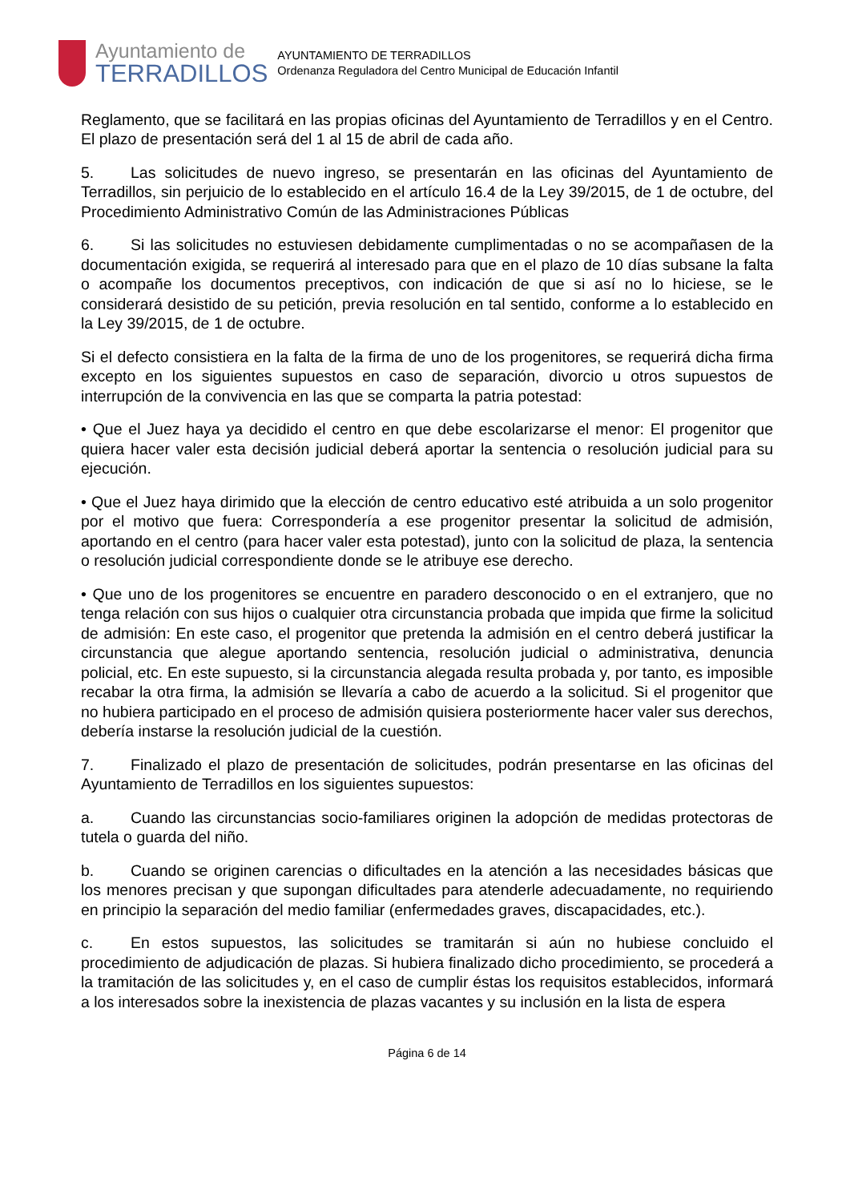Ayuntamiento de
TERRADILLOS
AYUNTAMIENTO DE TERRADILLOS
Ordenanza Reguladora del Centro Municipal de Educación Infantil
Reglamento, que se facilitará en las propias oficinas del Ayuntamiento de Terradillos y en el Centro. El plazo de presentación será del 1 al 15 de abril de cada año.
5. Las solicitudes de nuevo ingreso, se presentarán en las oficinas del Ayuntamiento de Terradillos, sin perjuicio de lo establecido en el artículo 16.4 de la Ley 39/2015, de 1 de octubre, del Procedimiento Administrativo Común de las Administraciones Públicas
6. Si las solicitudes no estuviesen debidamente cumplimentadas o no se acompañasen de la documentación exigida, se requerirá al interesado para que en el plazo de 10 días subsane la falta o acompañe los documentos preceptivos, con indicación de que si así no lo hiciese, se le considerará desistido de su petición, previa resolución en tal sentido, conforme a lo establecido en la Ley 39/2015, de 1 de octubre.
Si el defecto consistiera en la falta de la firma de uno de los progenitores, se requerirá dicha firma excepto en los siguientes supuestos en caso de separación, divorcio u otros supuestos de interrupción de la convivencia en las que se comparta la patria potestad:
• Que el Juez haya ya decidido el centro en que debe escolarizarse el menor: El progenitor que quiera hacer valer esta decisión judicial deberá aportar la sentencia o resolución judicial para su ejecución.
• Que el Juez haya dirimido que la elección de centro educativo esté atribuida a un solo progenitor por el motivo que fuera: Correspondería a ese progenitor presentar la solicitud de admisión, aportando en el centro (para hacer valer esta potestad), junto con la solicitud de plaza, la sentencia o resolución judicial correspondiente donde se le atribuye ese derecho.
• Que uno de los progenitores se encuentre en paradero desconocido o en el extranjero, que no tenga relación con sus hijos o cualquier otra circunstancia probada que impida que firme la solicitud de admisión: En este caso, el progenitor que pretenda la admisión en el centro deberá justificar la circunstancia que alegue aportando sentencia, resolución judicial o administrativa, denuncia policial, etc. En este supuesto, si la circunstancia alegada resulta probada y, por tanto, es imposible recabar la otra firma, la admisión se llevaría a cabo de acuerdo a la solicitud. Si el progenitor que no hubiera participado en el proceso de admisión quisiera posteriormente hacer valer sus derechos, debería instarse la resolución judicial de la cuestión.
7. Finalizado el plazo de presentación de solicitudes, podrán presentarse en las oficinas del Ayuntamiento de Terradillos en los siguientes supuestos:
a. Cuando las circunstancias socio-familiares originen la adopción de medidas protectoras de tutela o guarda del niño.
b. Cuando se originen carencias o dificultades en la atención a las necesidades básicas que los menores precisan y que supongan dificultades para atenderle adecuadamente, no requiriendo en principio la separación del medio familiar (enfermedades graves, discapacidades, etc.).
c. En estos supuestos, las solicitudes se tramitarán si aún no hubiese concluido el procedimiento de adjudicación de plazas. Si hubiera finalizado dicho procedimiento, se procederá a la tramitación de las solicitudes y, en el caso de cumplir éstas los requisitos establecidos, informará a los interesados sobre la inexistencia de plazas vacantes y su inclusión en la lista de espera
Página 6 de 14